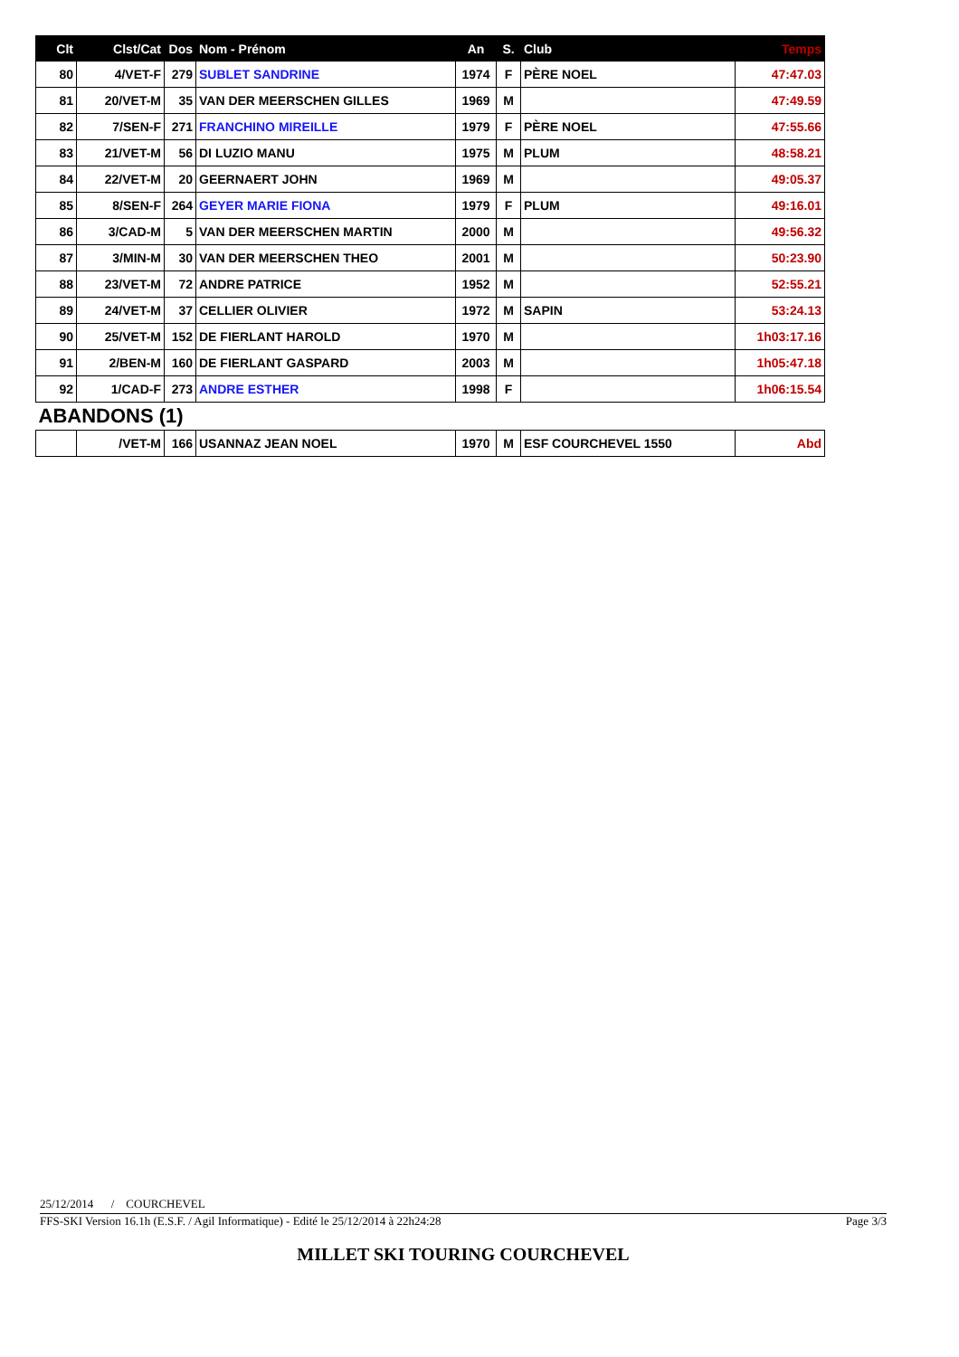| Clt | Clst/Cat | Dos | Nom - Prénom | An | S. | Club | Temps |
| --- | --- | --- | --- | --- | --- | --- | --- |
| 80 | 4/VET-F | 279 | SUBLET SANDRINE | 1974 | F | PÈRE NOEL | 47:47.03 |
| 81 | 20/VET-M | 35 | VAN DER MEERSCHEN GILLES | 1969 | M | | 47:49.59 |
| 82 | 7/SEN-F | 271 | FRANCHINO MIREILLE | 1979 | F | PÈRE NOEL | 47:55.66 |
| 83 | 21/VET-M | 56 | DI LUZIO MANU | 1975 | M | PLUM | 48:58.21 |
| 84 | 22/VET-M | 20 | GEERNAERT JOHN | 1969 | M | | 49:05.37 |
| 85 | 8/SEN-F | 264 | GEYER MARIE FIONA | 1979 | F | PLUM | 49:16.01 |
| 86 | 3/CAD-M | 5 | VAN DER MEERSCHEN MARTIN | 2000 | M | | 49:56.32 |
| 87 | 3/MIN-M | 30 | VAN DER MEERSCHEN THEO | 2001 | M | | 50:23.90 |
| 88 | 23/VET-M | 72 | ANDRE PATRICE | 1952 | M | | 52:55.21 |
| 89 | 24/VET-M | 37 | CELLIER OLIVIER | 1972 | M | SAPIN | 53:24.13 |
| 90 | 25/VET-M | 152 | DE FIERLANT HAROLD | 1970 | M | | 1h03:17.16 |
| 91 | 2/BEN-M | 160 | DE FIERLANT GASPARD | 2003 | M | | 1h05:47.18 |
| 92 | 1/CAD-F | 273 | ANDRE ESTHER | 1998 | F | | 1h06:15.54 |
| ABANDONS (1) | | | | | | | |
| | /VET-M | 166 | USANNAZ JEAN NOEL | 1970 | M | ESF COURCHEVEL 1550 | Abd |
25/12/2014 / COURCHEVEL
FFS-SKI Version 16.1h (E.S.F. / Agil Informatique) - Edité le 25/12/2014 à 22h24:28 Page 3/3
MILLET SKI TOURING COURCHEVEL